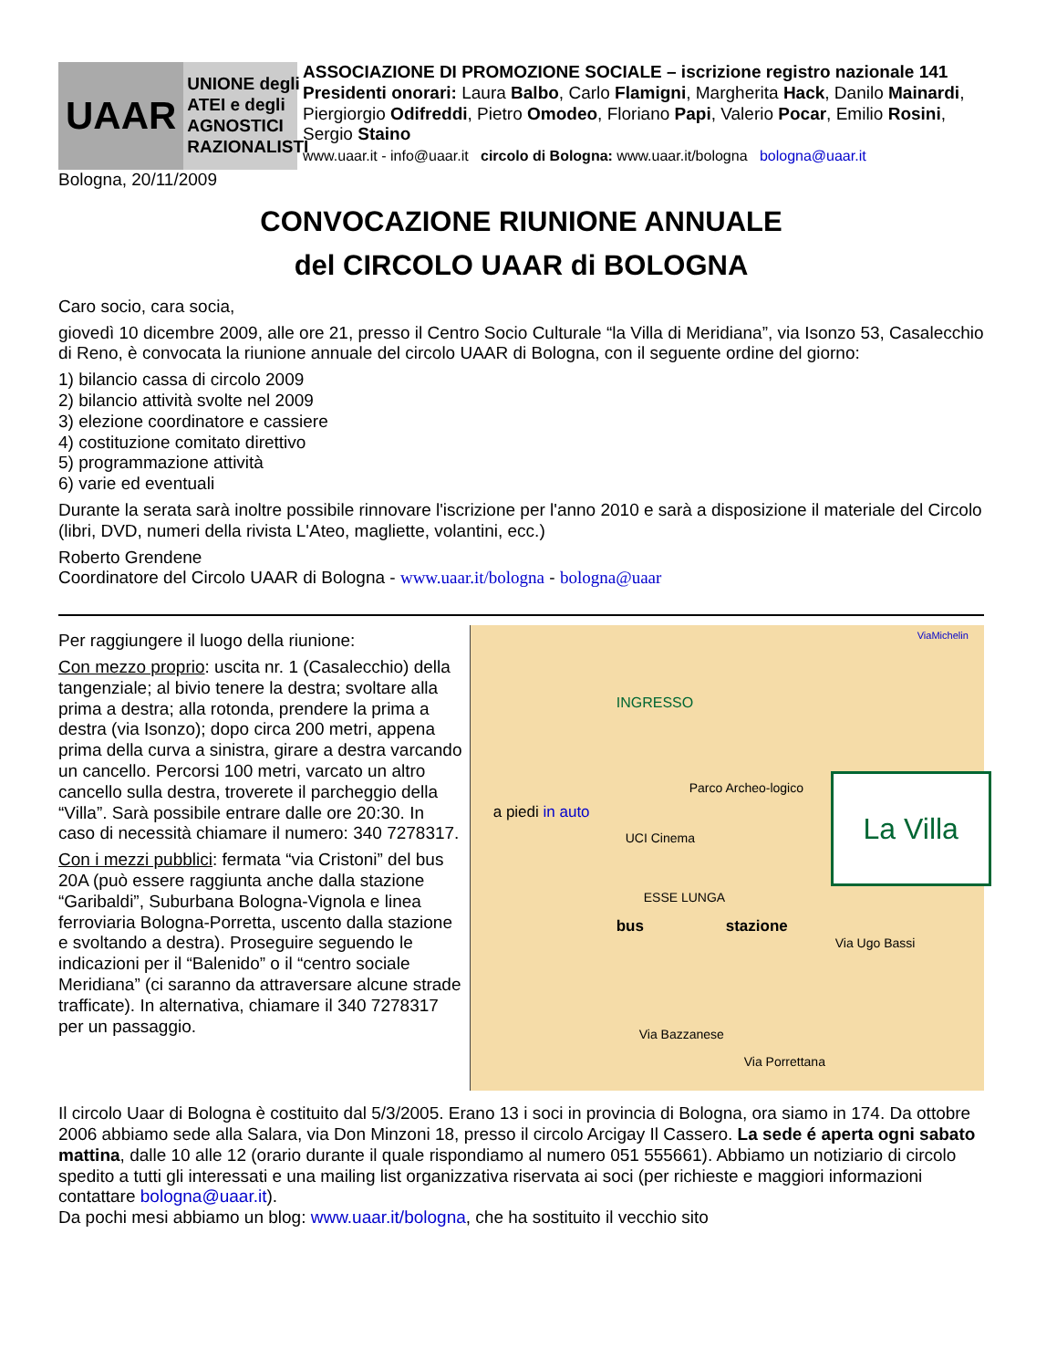UAAR
UNIONE degli
ATEI e degli
AGNOSTICI
RAZIONALISTI
ASSOCIAZIONE DI PROMOZIONE SOCIALE – iscrizione registro nazionale 141
Presidenti onorari: Laura Balbo, Carlo Flamigni, Margherita Hack, Danilo Mainardi, Piergiorgio Odifreddi, Pietro Omodeo, Floriano Papi, Valerio Pocar, Emilio Rosini, Sergio Staino
www.uaar.it - info@uaar.it circolo di Bologna: www.uaar.it/bologna bologna@uaar.it
Bologna, 20/11/2009
CONVOCAZIONE RIUNIONE ANNUALE
del CIRCOLO UAAR di BOLOGNA
Caro socio, cara socia,
giovedì 10 dicembre 2009, alle ore 21, presso il Centro Socio Culturale “la Villa di Meridiana”, via Isonzo 53, Casalecchio di Reno, è convocata la riunione annuale del circolo UAAR di Bologna, con il seguente ordine del giorno:
1) bilancio cassa di circolo 2009
2) bilancio attività svolte nel 2009
3) elezione coordinatore e cassiere
4) costituzione comitato direttivo
5) programmazione attività
6) varie ed eventuali
Durante la serata sarà inoltre possibile rinnovare l'iscrizione per l'anno 2010 e sarà a disposizione il materiale del Circolo (libri, DVD, numeri della rivista L'Ateo, magliette, volantini, ecc.)
Roberto Grendene
Coordinatore del Circolo UAAR di Bologna - www.uaar.it/bologna - bologna@uaar
Per raggiungere il luogo della riunione:
Con mezzo proprio: uscita nr. 1 (Casalecchio) della tangenziale; al bivio tenere la destra; svoltare alla prima a destra; alla rotonda, prendere la prima a destra (via Isonzo); dopo circa 200 metri, appena prima della curva a sinistra, girare a destra varcando un cancello. Percorsi 100 metri, varcato un altro cancello sulla destra, troverete il parcheggio della “Villa”. Sarà possibile entrare dalle ore 20:30. In caso di necessità chiamare il numero: 340 7278317.
Con i mezzi pubblici: fermata “via Cristoni” del bus 20A (può essere raggiunta anche dalla stazione “Garibaldi”, Suburbana Bologna-Vignola e linea ferroviaria Bologna-Porretta, uscento dalla stazione e svoltando a destra). Proseguire seguendo le indicazioni per il “Balenido” o il “centro sociale Meridiana” (ci saranno da attraversare alcune strade trafficate). In alternativa, chiamare il 340 7278317 per un passaggio.
INGRESSO
Parco Archeo-logico
a piedi in auto
UCI Cinema
ESSE LUNGA
bus stazione
Via Ugo Bassi
Via Porrettana
Via Bazzanese
La Villa
ViaMichelin
Il circolo Uaar di Bologna è costituito dal 5/3/2005. Erano 13 i soci in provincia di Bologna, ora siamo in 174. Da ottobre 2006 abbiamo sede alla Salara, via Don Minzoni 18, presso il circolo Arcigay Il Cassero. La sede é aperta ogni sabato mattina, dalle 10 alle 12 (orario durante il quale rispondiamo al numero 051 555661). Abbiamo un notiziario di circolo spedito a tutti gli interessati e una mailing list organizzativa riservata ai soci (per richieste e maggiori informazioni contattare bologna@uaar.it).
Da pochi mesi abbiamo un blog: www.uaar.it/bologna, che ha sostituito il vecchio sito